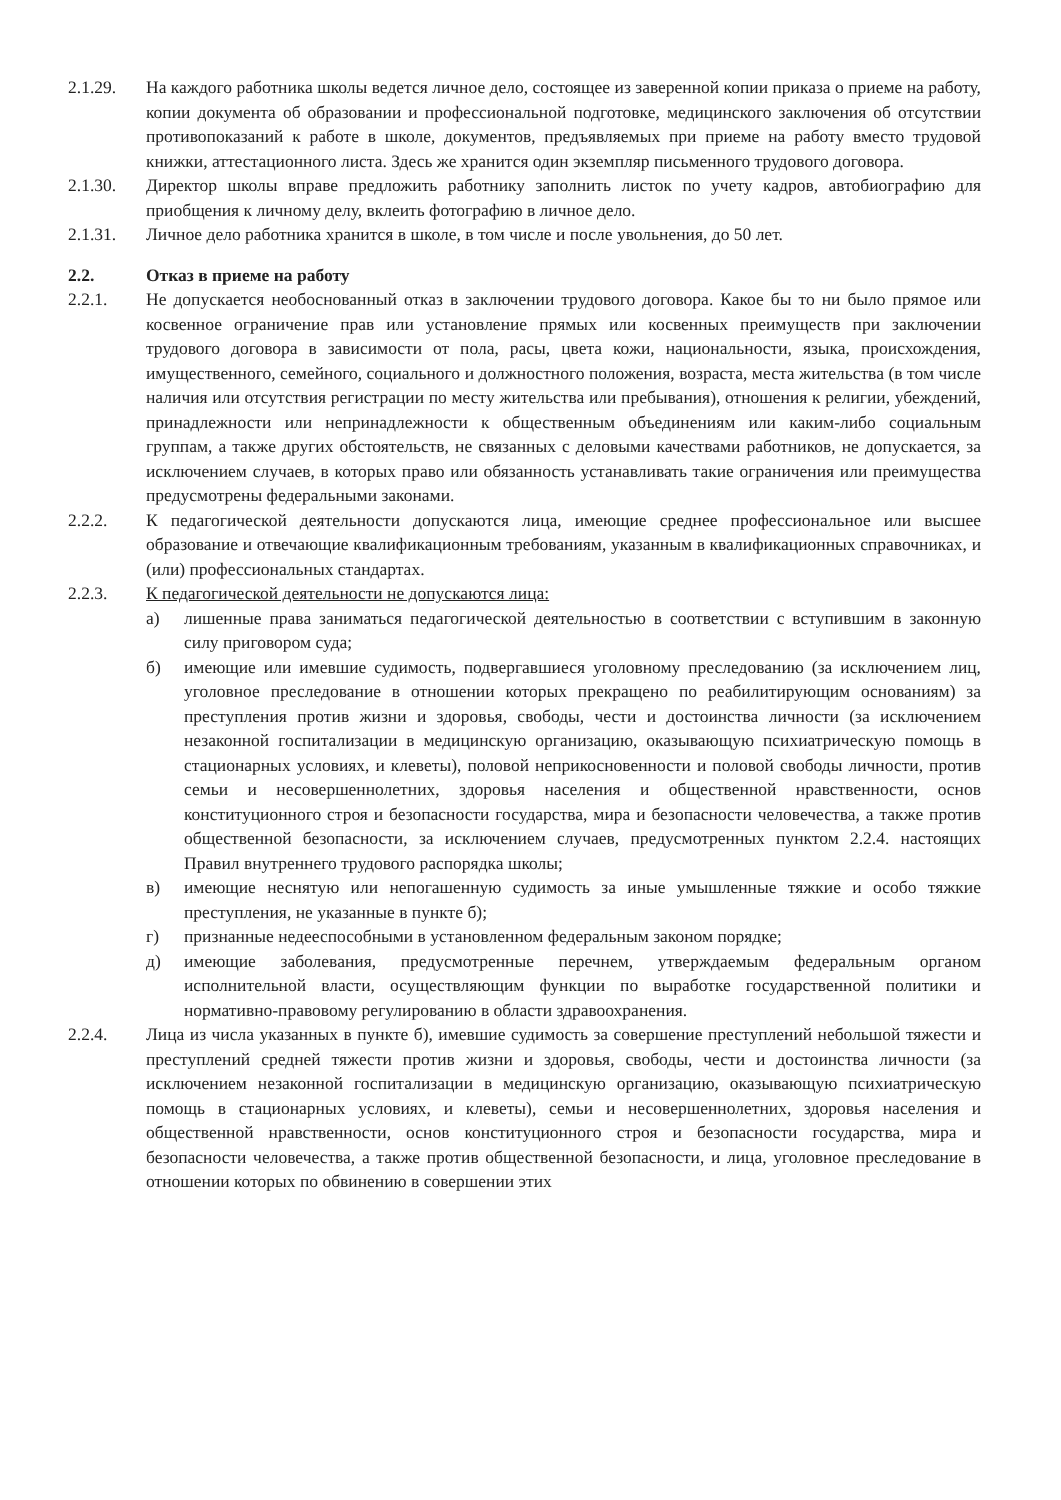2.1.29. На каждого работника школы ведется личное дело, состоящее из заверенной копии приказа о приеме на работу, копии документа об образовании и профессиональной подготовке, медицинского заключения об отсутствии противопоказаний к работе в школе, документов, предъявляемых при приеме на работу вместо трудовой книжки, аттестационного листа. Здесь же хранится один экземпляр письменного трудового договора.
2.1.30. Директор школы вправе предложить работнику заполнить листок по учету кадров, автобиографию для приобщения к личному делу, вклеить фотографию в личное дело.
2.1.31. Личное дело работника хранится в школе, в том числе и после увольнения, до 50 лет.
2.2. Отказ в приеме на работу
2.2.1. Не допускается необоснованный отказ в заключении трудового договора. Какое бы то ни было прямое или косвенное ограничение прав или установление прямых или косвенных преимуществ при заключении трудового договора в зависимости от пола, расы, цвета кожи, национальности, языка, происхождения, имущественного, семейного, социального и должностного положения, возраста, места жительства (в том числе наличия или отсутствия регистрации по месту жительства или пребывания), отношения к религии, убеждений, принадлежности или непринадлежности к общественным объединениям или каким-либо социальным группам, а также других обстоятельств, не связанных с деловыми качествами работников, не допускается, за исключением случаев, в которых право или обязанность устанавливать такие ограничения или преимущества предусмотрены федеральными законами.
2.2.2. К педагогической деятельности допускаются лица, имеющие среднее профессиональное или высшее образование и отвечающие квалификационным требованиям, указанным в квалификационных справочниках, и (или) профессиональных стандартах.
2.2.3. К педагогической деятельности не допускаются лица:
а) лишенные права заниматься педагогической деятельностью в соответствии с вступившим в законную силу приговором суда;
б) имеющие или имевшие судимость, подвергавшиеся уголовному преследованию (за исключением лиц, уголовное преследование в отношении которых прекращено по реабилитирующим основаниям) за преступления против жизни и здоровья, свободы, чести и достоинства личности (за исключением незаконной госпитализации в медицинскую организацию, оказывающую психиатрическую помощь в стационарных условиях, и клеветы), половой неприкосновенности и половой свободы личности, против семьи и несовершеннолетних, здоровья населения и общественной нравственности, основ конституционного строя и безопасности государства, мира и безопасности человечества, а также против общественной безопасности, за исключением случаев, предусмотренных пунктом 2.2.4. настоящих Правил внутреннего трудового распорядка школы;
в) имеющие неснятую или непогашенную судимость за иные умышленные тяжкие и особо тяжкие преступления, не указанные в пункте б);
г) признанные недееспособными в установленном федеральным законом порядке;
д) имеющие заболевания, предусмотренные перечнем, утверждаемым федеральным органом исполнительной власти, осуществляющим функции по выработке государственной политики и нормативно-правовому регулированию в области здравоохранения.
2.2.4. Лица из числа указанных в пункте б), имевшие судимость за совершение преступлений небольшой тяжести и преступлений средней тяжести против жизни и здоровья, свободы, чести и достоинства личности (за исключением незаконной госпитализации в медицинскую организацию, оказывающую психиатрическую помощь в стационарных условиях, и клеветы), семьи и несовершеннолетних, здоровья населения и общественной нравственности, основ конституционного строя и безопасности государства, мира и безопасности человечества, а также против общественной безопасности, и лица, уголовное преследование в отношении которых по обвинению в совершении этих